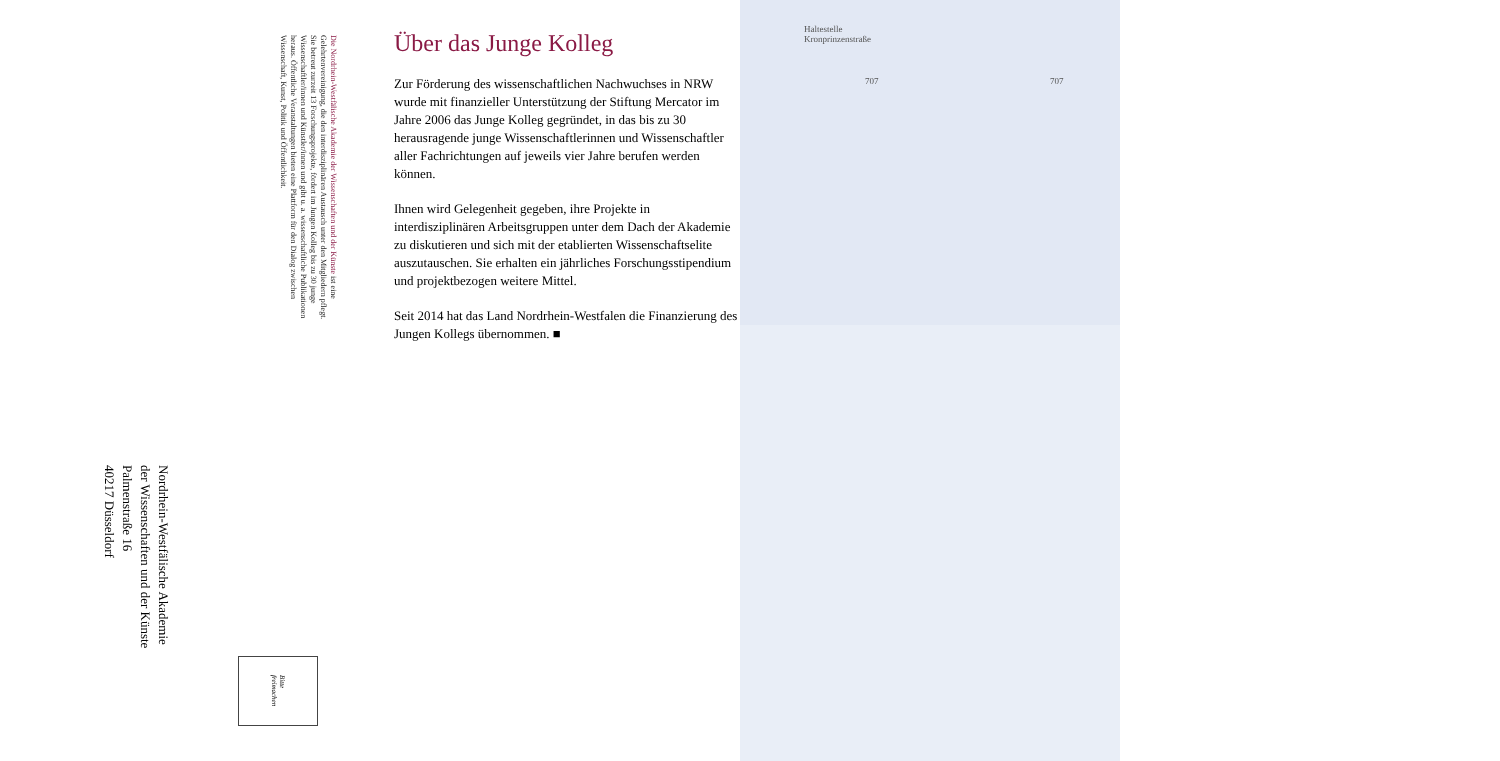Die Nordrhein-Westfälische Akademie der Wissenschaften und der Künste ist eine Gelehrtenvereinigung, die den interdisziplinären Austausch unter den Mitgliedern pflegt. Sie betreut zurzeit 13 Forschungsprojekte, fördert im Jungen Kolleg bis zu 30 junge Wissenschaftler/innen und Künstler/innen und gibt u. a. wissenschaftliche Publikationen heraus. Öffentliche Veranstaltungen bieten eine Plattform für den Dialog zwischen Wissenschaft, Kunst, Politik und Öffentlichkeit.
Nordrhein-Westfälische Akademie
der Wissenschaften und der Künste
Palmenstraße 16
40217 Düsseldorf
Bitte
freimachen
Über das Junge Kolleg
Zur Förderung des wissenschaftlichen Nachwuchses in NRW wurde mit finanzieller Unterstützung der Stiftung Mercator im Jahre 2006 das Junge Kolleg gegründet, in das bis zu 30 herausragende junge Wissenschaftlerinnen und Wissenschaftler aller Fachrichtungen auf jeweils vier Jahre berufen werden können.
Ihnen wird Gelegenheit gegeben, ihre Projekte in interdisziplinären Arbeitsgruppen unter dem Dach der Akademie zu diskutieren und sich mit der etablierten Wissenschafts­elite auszutauschen. Sie erhalten ein jährliches Forschungsstipendium und projektbezogen weitere Mittel.
Seit 2014 hat das Land Nordrhein-Westfalen die Finanzierung des Jungen Kollegs übernommen. ■
Haltestelle
Kronprinzenstraße
707 707